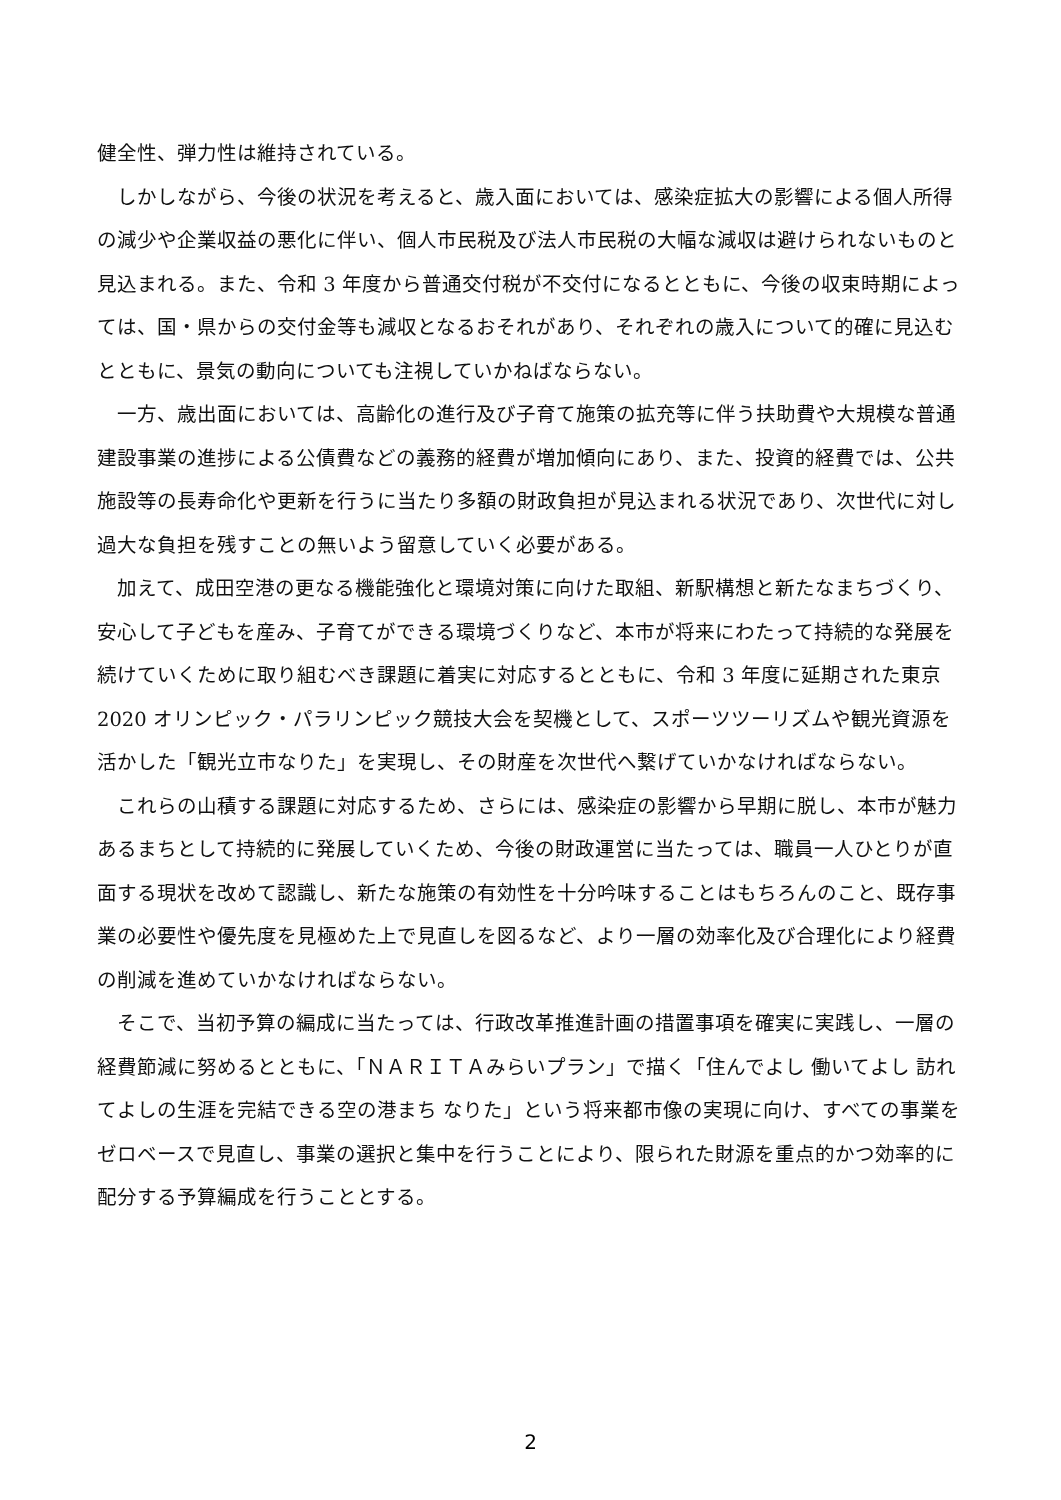健全性、弾力性は維持されている。
しかしながら、今後の状況を考えると、歳入面においては、感染症拡大の影響による個人所得の減少や企業収益の悪化に伴い、個人市民税及び法人市民税の大幅な減収は避けられないものと見込まれる。また、令和 3 年度から普通交付税が不交付になるとともに、今後の収束時期によっては、国・県からの交付金等も減収となるおそれがあり、それぞれの歳入について的確に見込むとともに、景気の動向についても注視していかねばならない。
一方、歳出面においては、高齢化の進行及び子育て施策の拡充等に伴う扶助費や大規模な普通建設事業の進捗による公債費などの義務的経費が増加傾向にあり、また、投資的経費では、公共施設等の長寿命化や更新を行うに当たり多額の財政負担が見込まれる状況であり、次世代に対し過大な負担を残すことの無いよう留意していく必要がある。
加えて、成田空港の更なる機能強化と環境対策に向けた取組、新駅構想と新たなまちづくり、安心して子どもを産み、子育てができる環境づくりなど、本市が将来にわたって持続的な発展を続けていくために取り組むべき課題に着実に対応するとともに、令和 3 年度に延期された東京 2020 オリンピック・パラリンピック競技大会を契機として、スポーツツーリズムや観光資源を活かした「観光立市なりた」を実現し、その財産を次世代へ繋げていかなければならない。
これらの山積する課題に対応するため、さらには、感染症の影響から早期に脱し、本市が魅力あるまちとして持続的に発展していくため、今後の財政運営に当たっては、職員一人ひとりが直面する現状を改めて認識し、新たな施策の有効性を十分吟味することはもちろんのこと、既存事業の必要性や優先度を見極めた上で見直しを図るなど、より一層の効率化及び合理化により経費の削減を進めていかなければならない。
そこで、当初予算の編成に当たっては、行政改革推進計画の措置事項を確実に実践し、一層の経費節減に努めるとともに、「ＮＡＲＩＴＡみらいプラン」で描く「住んでよし 働いてよし 訪れてよしの生涯を完結できる空の港まち なりた」という将来都市像の実現に向け、すべての事業をゼロベースで見直し、事業の選択と集中を行うことにより、限られた財源を重点的かつ効率的に配分する予算編成を行うこととする。
2